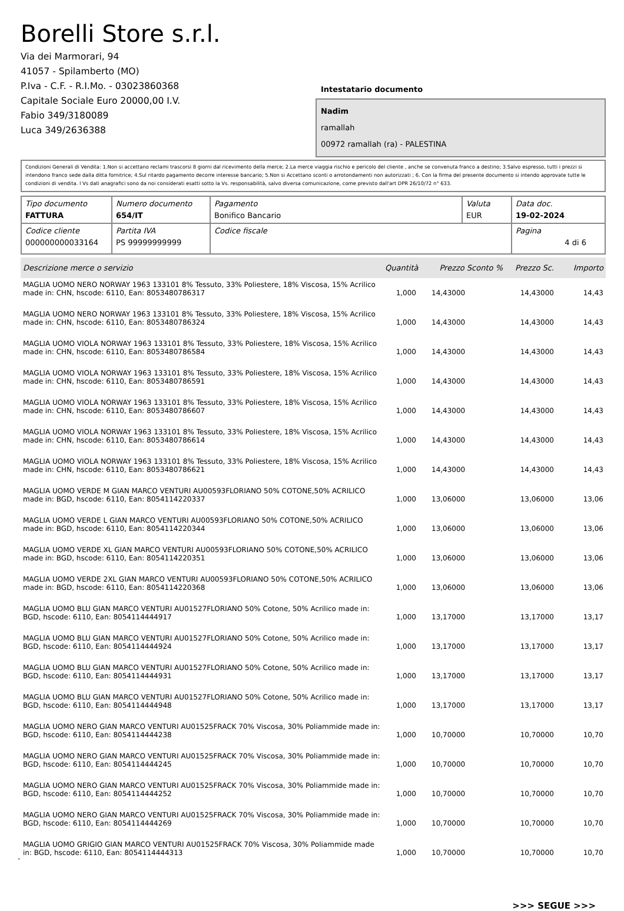Borelli Store s.r.l.
Via dei Marmorari, 94
41057 - Spilamberto (MO)
P.Iva - C.F. - R.I.Mo. - 03023860368
Capitale Sociale Euro 20000,00 I.V.
Fabio 349/3180089
Luca 349/2636388
Intestatario documento
Nadim
ramallah
00972 ramallah (ra) - PALESTINA
Condizioni Generali di Vendita: 1.Non si accettano reclami trascorsi 8 giorni dal ricevimento della merce; 2.La merce viaggia rischio e pericolo del cliente , anche se convenuta franco a destino; 3.Salvo espresso, tutti i prezzi si intendono franco sede dalla ditta fornitrice; 4.Sul ritardo pagamento decorre interesse bancario; 5.Non si Accettano sconti o arrotondamenti non autorizzati ; 6. Con la firma del presente documento si intendo approvate tutte le condizioni di vendita. I Vs dati anagrafici sono da noi considerati esatti sotto la Vs. responsabilità, salvo diversa comunicazione, come previsto dall'art DPR 26/10/72 n° 633.
| Tipo documento FATTURA | Numero documento 654/IT | Pagamento Bonifico Bancario | Valuta EUR | Data doc. 19-02-2024 |
| Codice cliente 000000000033164 | Partita IVA PS 99999999999 | Codice fiscale | | Pagina 4 di 6 |
| Descrizione merce o servizio | Quantità | Prezzo Sconto % | Prezzo Sc. | Importo |
| --- | --- | --- | --- | --- |
| MAGLIA UOMO NERO NORWAY 1963 133101 8% Tessuto, 33% Poliestere, 18% Viscosa, 15% Acrilico made in: CHN, hscode: 6110, Ean: 8053480786317 | 1,000 | 14,43000 | 14,43000 | 14,43 |
| MAGLIA UOMO NERO NORWAY 1963 133101 8% Tessuto, 33% Poliestere, 18% Viscosa, 15% Acrilico made in: CHN, hscode: 6110, Ean: 8053480786324 | 1,000 | 14,43000 | 14,43000 | 14,43 |
| MAGLIA UOMO VIOLA NORWAY 1963 133101 8% Tessuto, 33% Poliestere, 18% Viscosa, 15% Acrilico made in: CHN, hscode: 6110, Ean: 8053480786584 | 1,000 | 14,43000 | 14,43000 | 14,43 |
| MAGLIA UOMO VIOLA NORWAY 1963 133101 8% Tessuto, 33% Poliestere, 18% Viscosa, 15% Acrilico made in: CHN, hscode: 6110, Ean: 8053480786591 | 1,000 | 14,43000 | 14,43000 | 14,43 |
| MAGLIA UOMO VIOLA NORWAY 1963 133101 8% Tessuto, 33% Poliestere, 18% Viscosa, 15% Acrilico made in: CHN, hscode: 6110, Ean: 8053480786607 | 1,000 | 14,43000 | 14,43000 | 14,43 |
| MAGLIA UOMO VIOLA NORWAY 1963 133101 8% Tessuto, 33% Poliestere, 18% Viscosa, 15% Acrilico made in: CHN, hscode: 6110, Ean: 8053480786614 | 1,000 | 14,43000 | 14,43000 | 14,43 |
| MAGLIA UOMO VIOLA NORWAY 1963 133101 8% Tessuto, 33% Poliestere, 18% Viscosa, 15% Acrilico made in: CHN, hscode: 6110, Ean: 8053480786621 | 1,000 | 14,43000 | 14,43000 | 14,43 |
| MAGLIA UOMO VERDE M GIAN MARCO VENTURI AU00593FLORIANO 50% COTONE,50% ACRILICO made in: BGD, hscode: 6110, Ean: 8054114220337 | 1,000 | 13,06000 | 13,06000 | 13,06 |
| MAGLIA UOMO VERDE L GIAN MARCO VENTURI AU00593FLORIANO 50% COTONE,50% ACRILICO made in: BGD, hscode: 6110, Ean: 8054114220344 | 1,000 | 13,06000 | 13,06000 | 13,06 |
| MAGLIA UOMO VERDE XL GIAN MARCO VENTURI AU00593FLORIANO 50% COTONE,50% ACRILICO made in: BGD, hscode: 6110, Ean: 8054114220351 | 1,000 | 13,06000 | 13,06000 | 13,06 |
| MAGLIA UOMO VERDE 2XL GIAN MARCO VENTURI AU00593FLORIANO 50% COTONE,50% ACRILICO made in: BGD, hscode: 6110, Ean: 8054114220368 | 1,000 | 13,06000 | 13,06000 | 13,06 |
| MAGLIA UOMO BLU GIAN MARCO VENTURI AU01527FLORIANO 50% Cotone, 50% Acrilico made in: BGD, hscode: 6110, Ean: 8054114444917 | 1,000 | 13,17000 | 13,17000 | 13,17 |
| MAGLIA UOMO BLU GIAN MARCO VENTURI AU01527FLORIANO 50% Cotone, 50% Acrilico made in: BGD, hscode: 6110, Ean: 8054114444924 | 1,000 | 13,17000 | 13,17000 | 13,17 |
| MAGLIA UOMO BLU GIAN MARCO VENTURI AU01527FLORIANO 50% Cotone, 50% Acrilico made in: BGD, hscode: 6110, Ean: 8054114444931 | 1,000 | 13,17000 | 13,17000 | 13,17 |
| MAGLIA UOMO BLU GIAN MARCO VENTURI AU01527FLORIANO 50% Cotone, 50% Acrilico made in: BGD, hscode: 6110, Ean: 8054114444948 | 1,000 | 13,17000 | 13,17000 | 13,17 |
| MAGLIA UOMO NERO GIAN MARCO VENTURI AU01525FRACK 70% Viscosa, 30% Poliammide made in: BGD, hscode: 6110, Ean: 8054114444238 | 1,000 | 10,70000 | 10,70000 | 10,70 |
| MAGLIA UOMO NERO GIAN MARCO VENTURI AU01525FRACK 70% Viscosa, 30% Poliammide made in: BGD, hscode: 6110, Ean: 8054114444245 | 1,000 | 10,70000 | 10,70000 | 10,70 |
| MAGLIA UOMO NERO GIAN MARCO VENTURI AU01525FRACK 70% Viscosa, 30% Poliammide made in: BGD, hscode: 6110, Ean: 8054114444252 | 1,000 | 10,70000 | 10,70000 | 10,70 |
| MAGLIA UOMO NERO GIAN MARCO VENTURI AU01525FRACK 70% Viscosa, 30% Poliammide made in: BGD, hscode: 6110, Ean: 8054114444269 | 1,000 | 10,70000 | 10,70000 | 10,70 |
| MAGLIA UOMO GRIGIO GIAN MARCO VENTURI AU01525FRACK 70% Viscosa, 30% Poliammide made in: BGD, hscode: 6110, Ean: 8054114444313 | 1,000 | 10,70000 | 10,70000 | 10,70 |
>>> SEGUE >>>
-